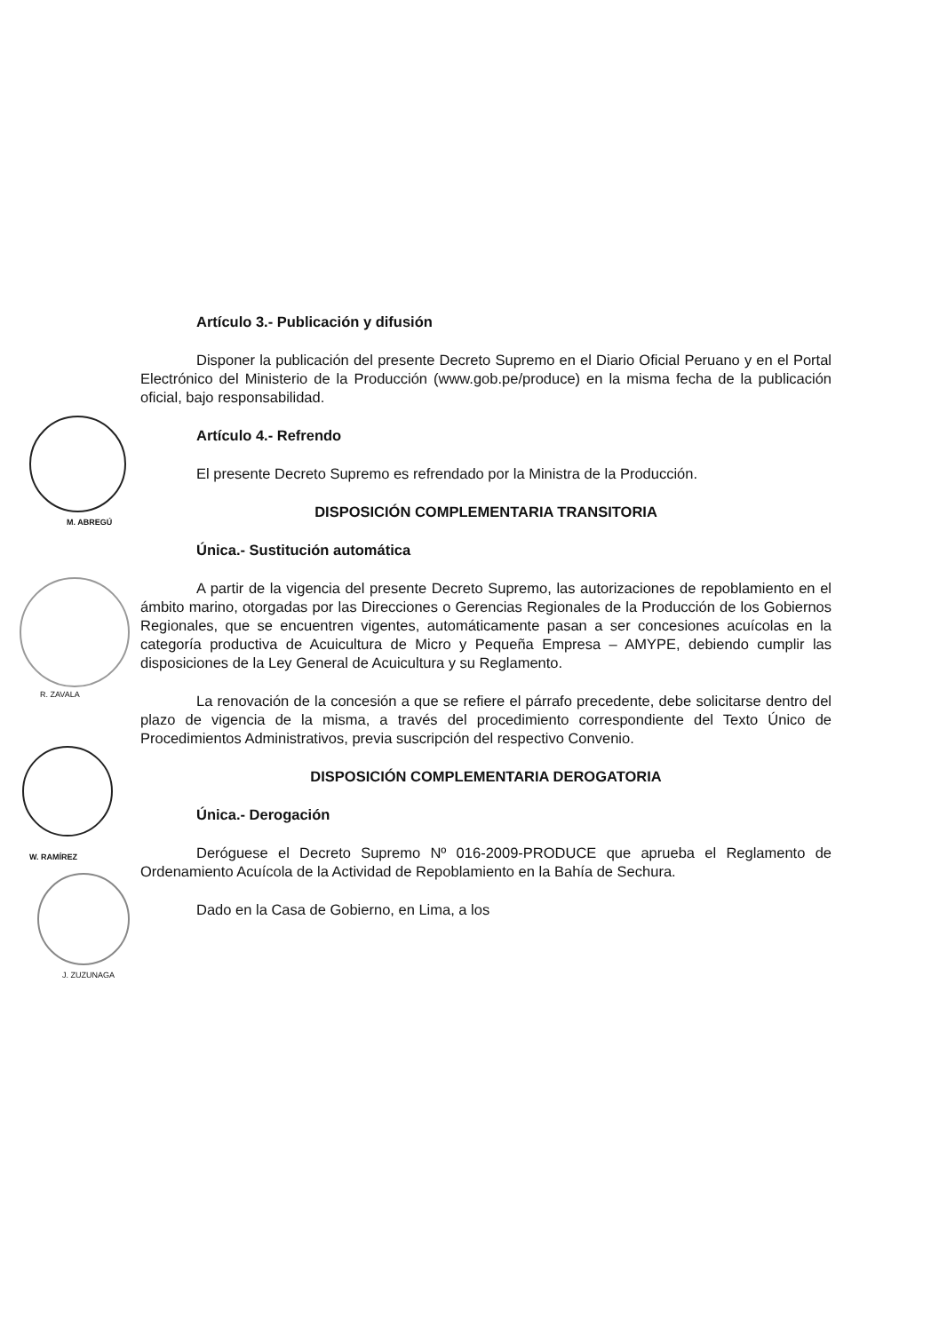M. ABREGÚ
R. ZAVALA
W. RAMÍREZ
J. ZUZUNAGA
Artículo 3.- Publicación y difusión
Disponer la publicación del presente Decreto Supremo en el Diario Oficial Peruano y en el Portal Electrónico del Ministerio de la Producción (www.gob.pe/produce) en la misma fecha de la publicación oficial, bajo responsabilidad.
Artículo 4.- Refrendo
El presente Decreto Supremo es refrendado por la Ministra de la Producción.
DISPOSICIÓN COMPLEMENTARIA TRANSITORIA
Única.- Sustitución automática
A partir de la vigencia del presente Decreto Supremo, las autorizaciones de repoblamiento en el ámbito marino, otorgadas por las Direcciones o Gerencias Regionales de la Producción de los Gobiernos Regionales, que se encuentren vigentes, automáticamente pasan a ser concesiones acuícolas en la categoría productiva de Acuicultura de Micro y Pequeña Empresa – AMYPE, debiendo cumplir las disposiciones de la Ley General de Acuicultura y su Reglamento.
La renovación de la concesión a que se refiere el párrafo precedente, debe solicitarse dentro del plazo de vigencia de la misma, a través del procedimiento correspondiente del Texto Único de Procedimientos Administrativos, previa suscripción del respectivo Convenio.
DISPOSICIÓN COMPLEMENTARIA DEROGATORIA
Única.- Derogación
Deróguese el Decreto Supremo Nº 016-2009-PRODUCE que aprueba el Reglamento de Ordenamiento Acuícola de la Actividad de Repoblamiento en la Bahía de Sechura.
Dado en la Casa de Gobierno, en Lima, a los